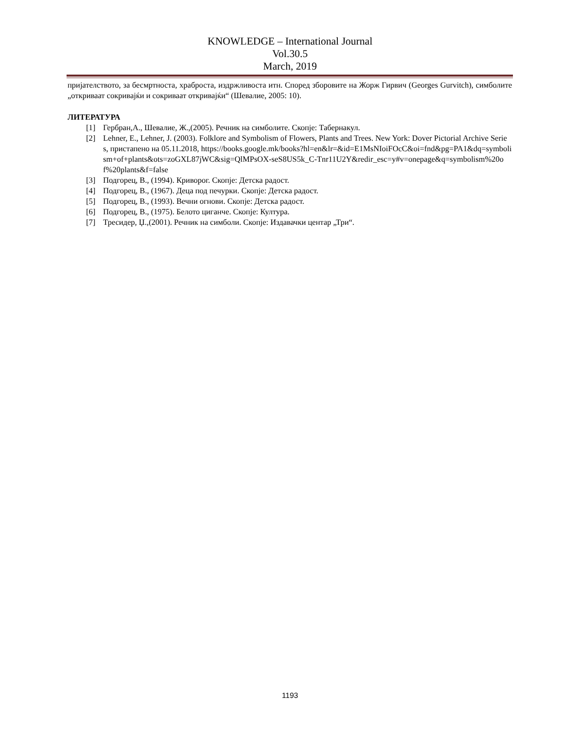KNOWLEDGE – International Journal
Vol.30.5
March, 2019
пријателството, за бесмртноста, храброста, издржливоста итн. Според зборовите на Жорж Гирвич (Georges Gurvitch), симболите „откриваат сокривајќи и сокриваат откривајќи“ (Шевалие, 2005: 10).
ЛИТЕРАТУРА
[1] Гербран,А., Шевалие, Ж.,(2005). Речник на симболите. Скопје: Табернакул.
[2] Lehner, E., Lehner, J. (2003). Folklore and Symbolism of Flowers, Plants and Trees. New York: Dover Pictorial Archive Series, пристапено на 05.11.2018, https://books.google.mk/books?hl=en&lr=&id=E1MsNIoiFOcC&oi=fnd&pg=PA1&dq=symbolism+of+plants&ots=zoGXL87jWC&sig=QlMPsOX-seS8US5k_C-Tnr11U2Y&redir_esc=y#v=onepage&q=symbolism%20of%20plants&f=false
[3] Подгорец, В., (1994). Криворог. Скопје: Детска радост.
[4] Подгорец, В., (1967). Деца под печурки. Скопје: Детска радост.
[5] Подгорец, В., (1993). Вечни огнови. Скопје: Детска радост.
[6] Подгорец, В., (1975). Белото циганче. Скопје: Култура.
[7] Тресидер, Џ.,(2001). Речник на симболи. Скопје: Издавачки центар „Три“.
1193